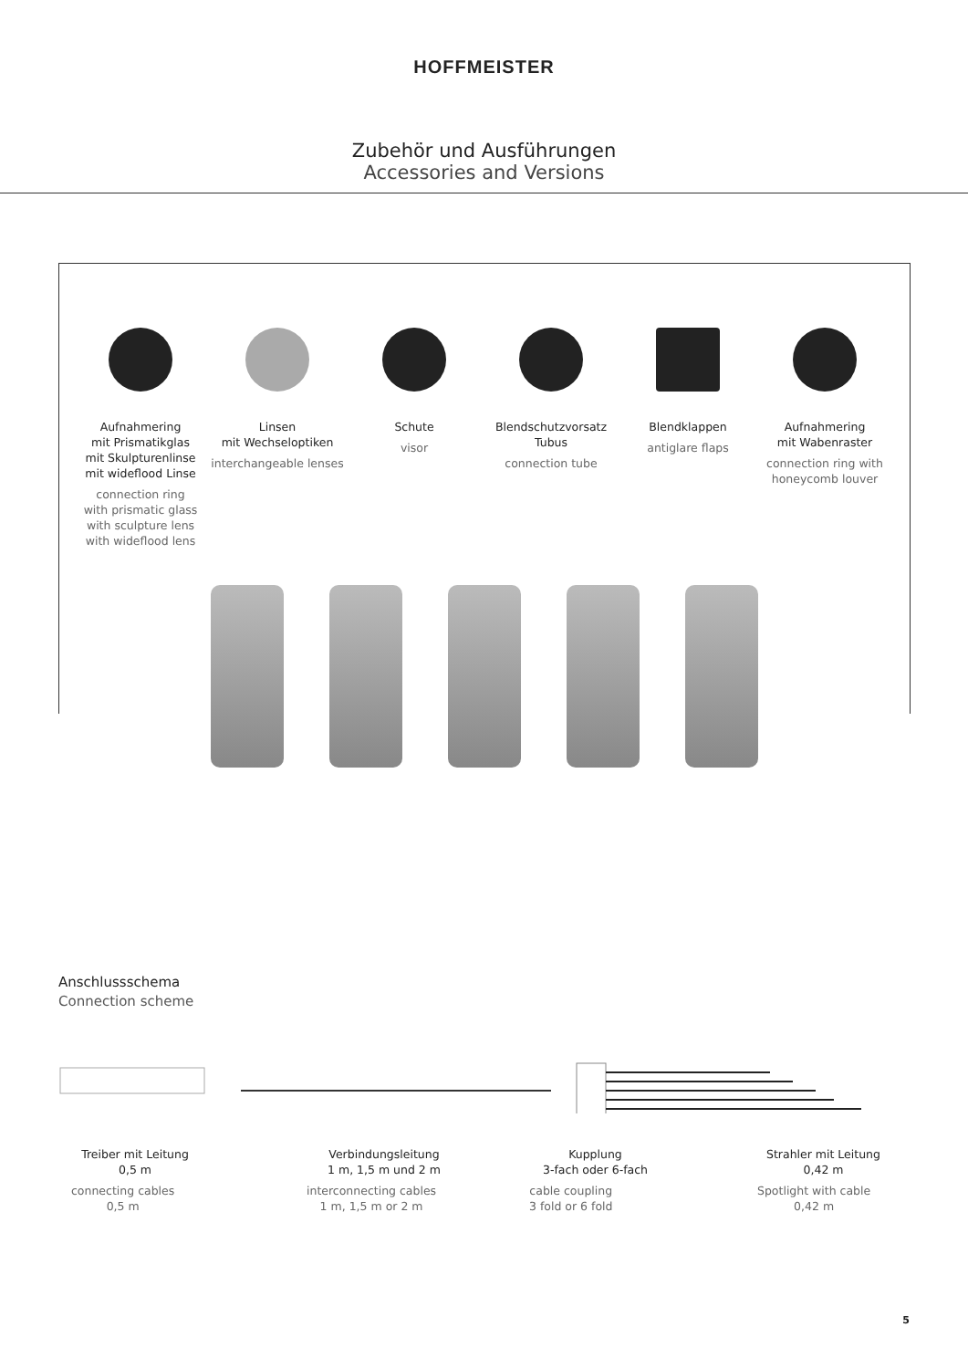HOFFMEISTER
Zubehör und Ausführungen
Accessories and Versions
Aufnahmering
mit Prismatikglas
mit Skulpturenlinse
mit wideflood Linse
connection ring
with prismatic glass
with sculpture lens
with wideflood lens
Linsen
mit Wechseloptiken
interchangeable lenses
Schute
visor
Blendschutzvorsatz
Tubus
connection tube
Blendklappen
antiglare flaps
Aufnahmering
mit Wabenraster
connection ring with
honeycomb louver
Anschlussschema
Connection scheme
Treiber mit Leitung
0,5 m
connecting cables
0,5 m
Verbindungsleitung
1 m, 1,5 m und 2 m
interconnecting cables
1 m, 1,5 m or 2 m
Kupplung
3-fach oder 6-fach
cable coupling
3 fold or 6 fold
Strahler mit Leitung
0,42 m
Spotlight with cable
0,42 m
5